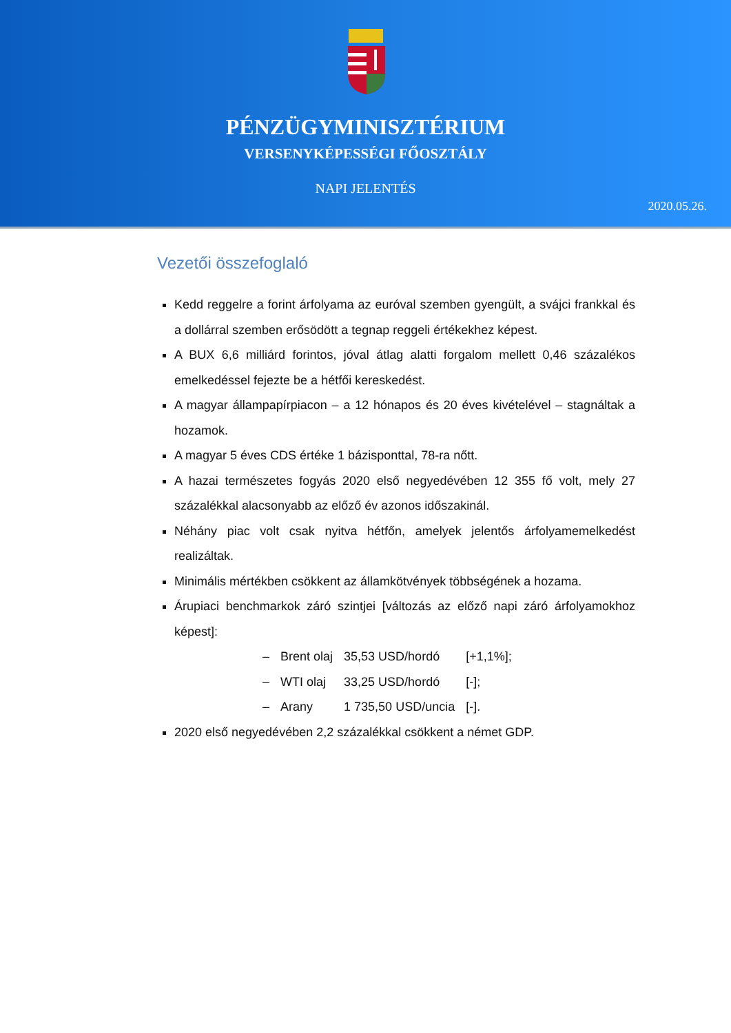PÉNZÜGYMINISZTÉRIUM
VERSENYKÉPESSÉGI FŐOSZTÁLY
NAPI JELENTÉS
2020.05.26.
Vezetői összefoglaló
Kedd reggelre a forint árfolyama az euróval szemben gyengült, a svájci frankkal és a dollárral szemben erősödött a tegnap reggeli értékekhez képest.
A BUX 6,6 milliárd forintos, jóval átlag alatti forgalom mellett 0,46 százalékos emelkedéssel fejezte be a hétfői kereskedést.
A magyar állampapírpiacon – a 12 hónapos és 20 éves kivételével – stagnáltak a hozamok.
A magyar 5 éves CDS értéke 1 bázisponttal, 78-ra nőtt.
A hazai természetes fogyás 2020 első negyedévében 12 355 fő volt, mely 27 százalékkal alacsonyabb az előző év azonos időszakinál.
Néhány piac volt csak nyitva hétfőn, amelyek jelentős árfolyamemelkedést realizáltak.
Minimális mértékben csökkent az államkötvények többségének a hozama.
Árupiaci benchmarkok záró szintjei [változás az előző napi záró árfolyamokhoz képest]:
| – | Brent olaj | 35,53 USD/hordó | [+1,1%]; |
| – | WTI olaj | 33,25 USD/hordó | [-]; |
| – | Arany | 1 735,50 USD/uncia | [-]. |
2020 első negyedévében 2,2 százalékkal csökkent a német GDP.